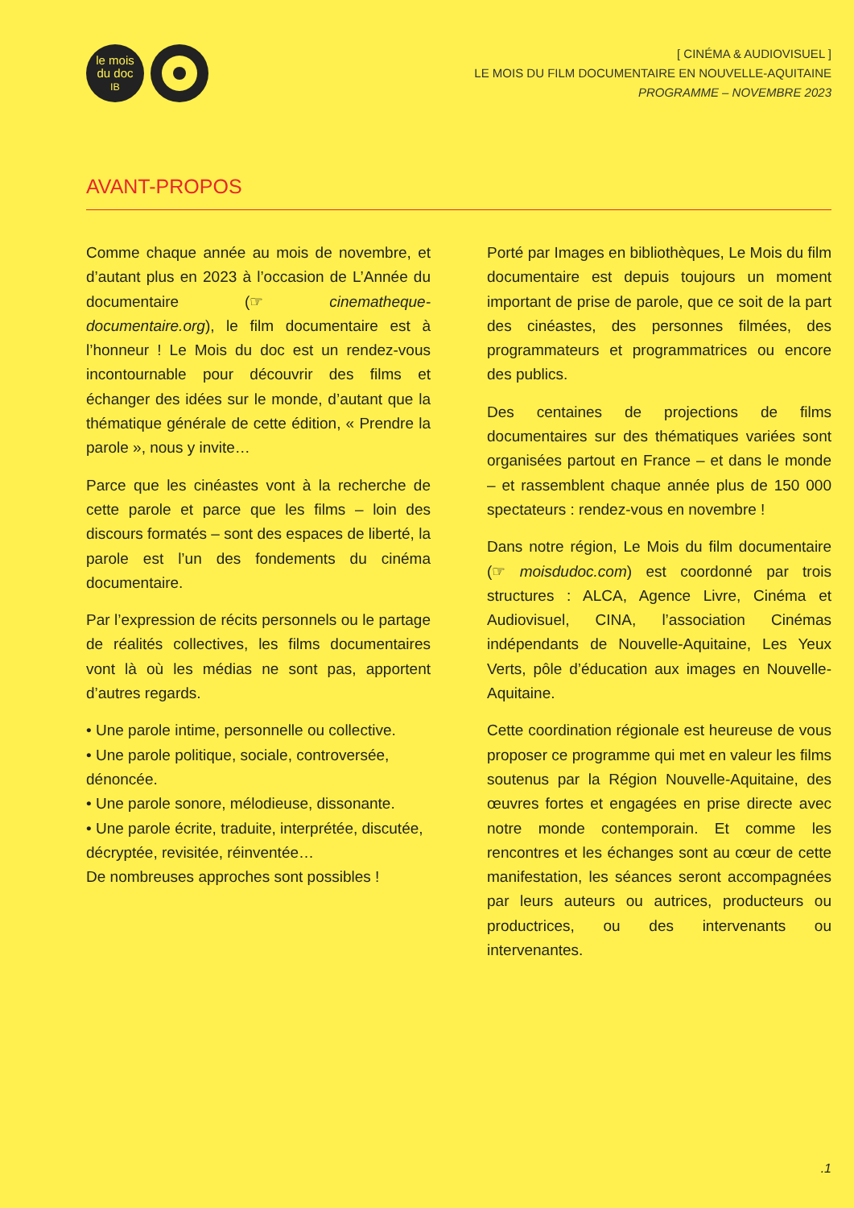le mois
du doc
IB
[ CINÉMA & AUDIOVISUEL ]
LE MOIS DU FILM DOCUMENTAIRE EN NOUVELLE-AQUITAINE
PROGRAMME – NOVEMBRE 2023
AVANT-PROPOS
Comme chaque année au mois de novembre, et d’autant plus en 2023 à l’occasion de L’Année du documentaire (☞ cinematheque-documentaire.org), le film documentaire est à l’honneur ! Le Mois du doc est un rendez-vous incontournable pour découvrir des films et échanger des idées sur le monde, d’autant que la thématique générale de cette édition, « Prendre la parole », nous y invite…
Parce que les cinéastes vont à la recherche de cette parole et parce que les films – loin des discours formatés – sont des espaces de liberté, la parole est l’un des fondements du cinéma documentaire.
Par l’expression de récits personnels ou le partage de réalités collectives, les films documentaires vont là où les médias ne sont pas, apportent d’autres regards.
• Une parole intime, personnelle ou collective.
• Une parole politique, sociale, controversée, dénoncée.
• Une parole sonore, mélodieuse, dissonante.
• Une parole écrite, traduite, interprétée, discutée, décryptée, revisitée, réinventée…
De nombreuses approches sont possibles !
Porté par Images en bibliothèques, Le Mois du film documentaire est depuis toujours un moment important de prise de parole, que ce soit de la part des cinéastes, des personnes filmées, des programmateurs et programmatrices ou encore des publics.
Des centaines de projections de films documentaires sur des thématiques variées sont organisées partout en France – et dans le monde – et rassemblent chaque année plus de 150 000 spectateurs : rendez-vous en novembre !
Dans notre région, Le Mois du film documentaire (☞ moisdudoc.com) est coordonné par trois structures : ALCA, Agence Livre, Cinéma et Audiovisuel, CINA, l’association Cinémas indépendants de Nouvelle-Aquitaine, Les Yeux Verts, pôle d’éducation aux images en Nouvelle-Aquitaine.
Cette coordination régionale est heureuse de vous proposer ce programme qui met en valeur les films soutenus par la Région Nouvelle-Aquitaine, des œuvres fortes et engagées en prise directe avec notre monde contemporain. Et comme les rencontres et les échanges sont au cœur de cette manifestation, les séances seront accompagnées par leurs auteurs ou autrices, producteurs ou productrices, ou des intervenants ou intervenantes.
.1